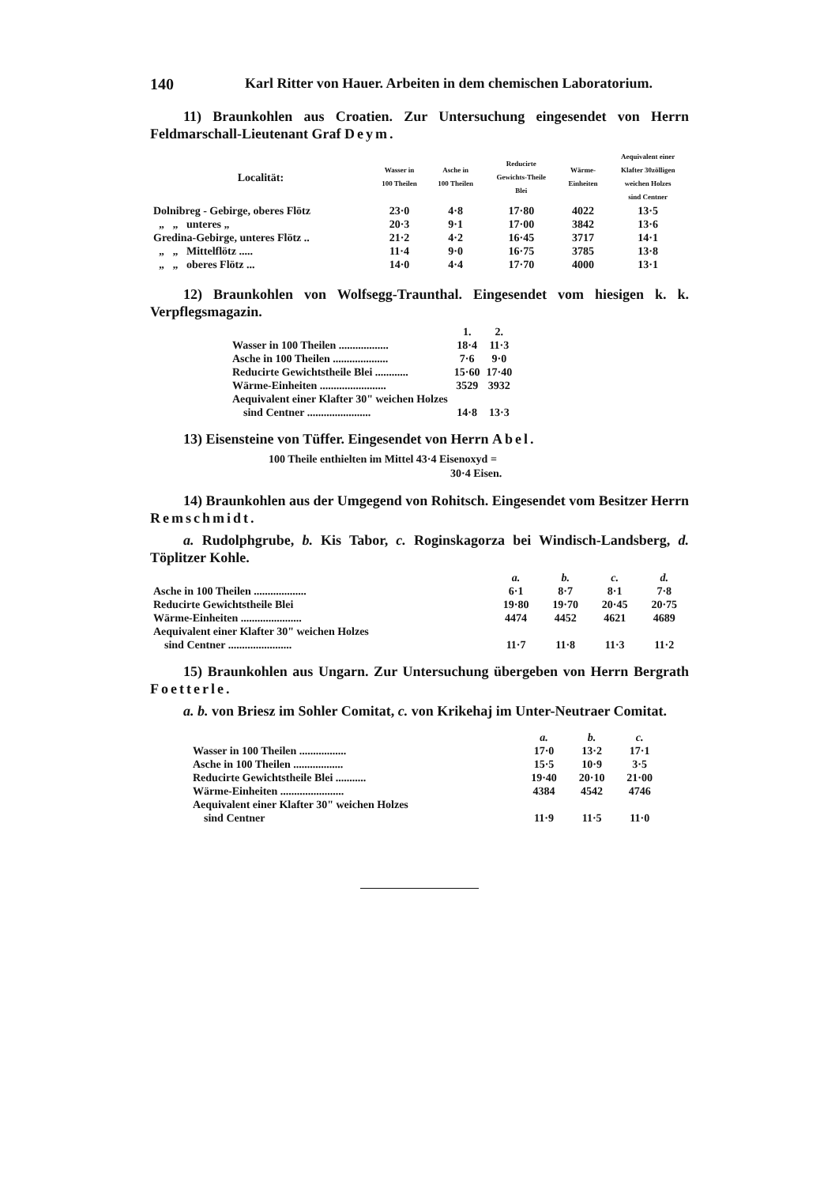140 Karl Ritter von Hauer. Arbeiten in dem chemischen Laboratorium.
11) Braunkohlen aus Croatien. Zur Untersuchung eingesendet von Herrn Feldmarschall-Lieutenant Graf Deym.
| Localität: | Wasser in 100 Theilen | Asche in 100 Theilen | Reducirte Gewichts-Theile Blei | Wärme- Einheiten | Aequivalent einer Klafter 30zölligen weichen Holzes sind Centner |
| --- | --- | --- | --- | --- | --- |
| Dolnibreg - Gebirge, oberes Flötz | 23·0 | 4·8 | 17·80 | 4022 | 13·5 |
| „ „ unteres „ | 20·3 | 9·1 | 17·00 | 3842 | 13·6 |
| Gredina-Gebirge, unteres Flötz .. | 21·2 | 4·2 | 16·45 | 3717 | 14·1 |
| „ „ Mittelflötz ..... | 11·4 | 9·0 | 16·75 | 3785 | 13·8 |
| „ „ oberes Flötz ... | 14·0 | 4·4 | 17·70 | 4000 | 13·1 |
12) Braunkohlen von Wolfsegg-Traunthal. Eingesendet vom hiesigen k. k. Verpflegsmagazin.
| | 1. | 2. |
| Wasser in 100 Theilen .................. | 18·4 | 11·3 |
| Asche in 100 Theilen .................... | 7·6 | 9·0 |
| Reducirte Gewichtstheile Blei ............ | 15·60 | 17·40 |
| Wärme-Einheiten ........................ | 3529 | 3932 |
| Aequivalent einer Klafter 30" weichen Holzes sind Centner ....................... | 14·8 | 13·3 |
13) Eisensteine von Tüffer. Eingesendet von Herrn Abel.
100 Theile enthielten im Mittel 43·4 Eisenoxyd =
30·4 Eisen.
14) Braunkohlen aus der Umgegend von Rohitsch. Eingesendet vom Besitzer Herrn Remschmidt.
a. Rudolphgrube, b. Kis Tabor, c. Roginskagorza bei Windisch-Landsberg, d. Töplitzer Kohle.
| | a. | b. | c. | d. |
| Asche in 100 Theilen ................... | 6·1 | 8·7 | 8·1 | 7·8 |
| Reducirte Gewichtstheile Blei | 19·80 | 19·70 | 20·45 | 20·75 |
| Wärme-Einheiten ...................... | 4474 | 4452 | 4621 | 4689 |
| Aequivalent einer Klafter 30" weichen Holzes sind Centner ....................... | 11·7 | 11·8 | 11·3 | 11·2 |
15) Braunkohlen aus Ungarn. Zur Untersuchung übergeben von Herrn Bergrath Foetterle.
a. b. von Briesz im Sohler Comitat, c. von Krikehaj im Unter-Neutraer Comitat.
| | a. | b. | c. |
| Wasser in 100 Theilen ................. | 17·0 | 13·2 | 17·1 |
| Asche in 100 Theilen .................. | 15·5 | 10·9 | 3·5 |
| Reducirte Gewichtstheile Blei ........... | 19·40 | 20·10 | 21·00 |
| Wärme-Einheiten ....................... | 4384 | 4542 | 4746 |
| Aequivalent einer Klafter 30" weichen Holzes sind Centner | 11·9 | 11·5 | 11·0 |